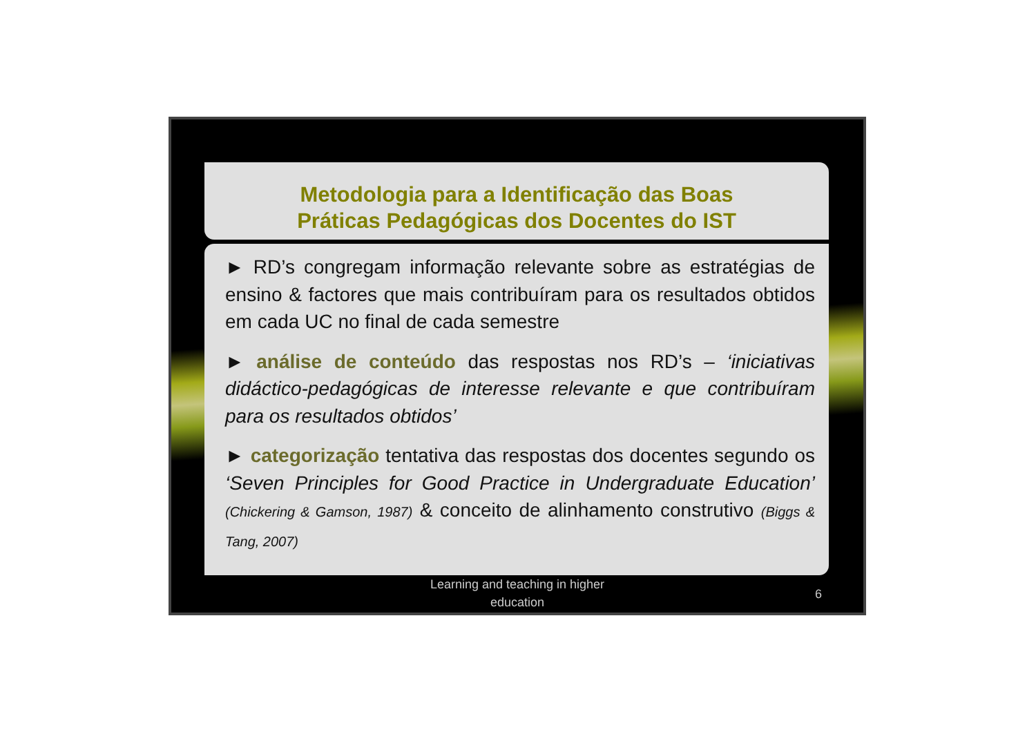Metodologia para a Identificação das Boas
Práticas Pedagógicas dos Docentes do IST
► RD’s congregam informação relevante sobre as estratégias de ensino & factores que mais contribuíram para os resultados obtidos em cada UC no final de cada semestre
► análise de conteúdo das respostas nos RD’s – ‘iniciativas didáctico-pedagógicas de interesse relevante e que contribuíram para os resultados obtidos’
► categorização tentativa das respostas dos docentes segundo os ‘Seven Principles for Good Practice in Undergraduate Education’ (Chickering & Gamson, 1987) & conceito de alinhamento construtivo (Biggs & Tang, 2007)
Learning and teaching in higher
education
6